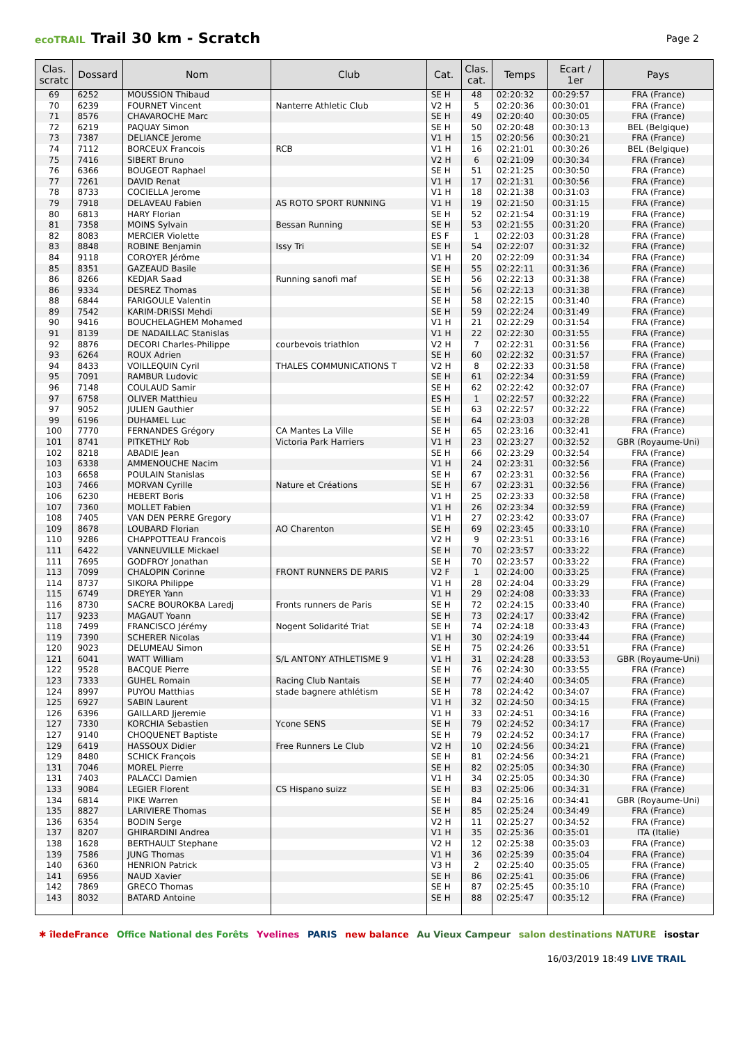ecoTRAIL
Trail 30 km - Scratch
Page 2
| Clas. scratc | Dossard | Nom | Club | Cat. | Clas. cat. | Temps | Ecart / 1er | Pays |
| --- | --- | --- | --- | --- | --- | --- | --- | --- |
| 69 | 6252 | MOUSSION Thibaud | | SE H | 48 | 02:20:32 | 00:29:57 | FRA (France) |
| 70 | 6239 | FOURNET Vincent | Nanterre Athletic Club | V2 H | 5 | 02:20:36 | 00:30:01 | FRA (France) |
| 71 | 8576 | CHAVAROCHE Marc | | SE H | 49 | 02:20:40 | 00:30:05 | FRA (France) |
| 72 | 6219 | PAQUAY Simon | | SE H | 50 | 02:20:48 | 00:30:13 | BEL (Belgique) |
| 73 | 7387 | DELIANCE Jerome | | V1 H | 15 | 02:20:56 | 00:30:21 | FRA (France) |
| 74 | 7112 | BORCEUX Francois | RCB | V1 H | 16 | 02:21:01 | 00:30:26 | BEL (Belgique) |
| 75 | 7416 | SIBERT Bruno | | V2 H | 6 | 02:21:09 | 00:30:34 | FRA (France) |
| 76 | 6366 | BOUGEOT Raphael | | SE H | 51 | 02:21:25 | 00:30:50 | FRA (France) |
| 77 | 7261 | DAVID Renat | | V1 H | 17 | 02:21:31 | 00:30:56 | FRA (France) |
| 78 | 8733 | COCIELLA Jerome | | V1 H | 18 | 02:21:38 | 00:31:03 | FRA (France) |
| 79 | 7918 | DELAVEAU Fabien | AS ROTO SPORT RUNNING | V1 H | 19 | 02:21:50 | 00:31:15 | FRA (France) |
| 80 | 6813 | HARY Florian | | SE H | 52 | 02:21:54 | 00:31:19 | FRA (France) |
| 81 | 7358 | MOINS Sylvain | Bessan Running | SE H | 53 | 02:21:55 | 00:31:20 | FRA (France) |
| 82 | 8083 | MERCIER Violette | | ES F | 1 | 02:22:03 | 00:31:28 | FRA (France) |
| 83 | 8848 | ROBINE Benjamin | Issy Tri | SE H | 54 | 02:22:07 | 00:31:32 | FRA (France) |
| 84 | 9118 | COROYER Jérôme | | V1 H | 20 | 02:22:09 | 00:31:34 | FRA (France) |
| 85 | 8351 | GAZEAUD Basile | | SE H | 55 | 02:22:11 | 00:31:36 | FRA (France) |
| 86 | 8266 | KEDJAR Saad | Running sanofi maf | SE H | 56 | 02:22:13 | 00:31:38 | FRA (France) |
| 86 | 9334 | DESREZ Thomas | | SE H | 56 | 02:22:13 | 00:31:38 | FRA (France) |
| 88 | 6844 | FARIGOULE Valentin | | SE H | 58 | 02:22:15 | 00:31:40 | FRA (France) |
| 89 | 7542 | KARIM-DRISSI Mehdi | | SE H | 59 | 02:22:24 | 00:31:49 | FRA (France) |
| 90 | 9416 | BOUCHELAGHEM Mohamed | | V1 H | 21 | 02:22:29 | 00:31:54 | FRA (France) |
| 91 | 8139 | DE NADAILLAC Stanislas | | V1 H | 22 | 02:22:30 | 00:31:55 | FRA (France) |
| 92 | 8876 | DECORI Charles-Philippe | courbevois triathlon | V2 H | 7 | 02:22:31 | 00:31:56 | FRA (France) |
| 93 | 6264 | ROUX Adrien | | SE H | 60 | 02:22:32 | 00:31:57 | FRA (France) |
| 94 | 8433 | VOILLEQUIN Cyril | THALES COMMUNICATIONS T | V2 H | 8 | 02:22:33 | 00:31:58 | FRA (France) |
| 95 | 7091 | RAMBUR Ludovic | | SE H | 61 | 02:22:34 | 00:31:59 | FRA (France) |
| 96 | 7148 | COULAUD Samir | | SE H | 62 | 02:22:42 | 00:32:07 | FRA (France) |
| 97 | 6758 | OLIVER Matthieu | | ES H | 1 | 02:22:57 | 00:32:22 | FRA (France) |
| 97 | 9052 | JULIEN Gauthier | | SE H | 63 | 02:22:57 | 00:32:22 | FRA (France) |
| 99 | 6196 | DUHAMEL Luc | | SE H | 64 | 02:23:03 | 00:32:28 | FRA (France) |
| 100 | 7770 | FERNANDES Grégory | CA Mantes La Ville | SE H | 65 | 02:23:16 | 00:32:41 | FRA (France) |
| 101 | 8741 | PITKETHLY Rob | Victoria Park Harriers | V1 H | 23 | 02:23:27 | 00:32:52 | GBR (Royaume-Uni) |
| 102 | 8218 | ABADIE Jean | | SE H | 66 | 02:23:29 | 00:32:54 | FRA (France) |
| 103 | 6338 | AMMENOUCHE Nacim | | V1 H | 24 | 02:23:31 | 00:32:56 | FRA (France) |
| 103 | 6658 | POULAIN Stanislas | | SE H | 67 | 02:23:31 | 00:32:56 | FRA (France) |
| 103 | 7466 | MORVAN Cyrille | Nature et Créations | SE H | 67 | 02:23:31 | 00:32:56 | FRA (France) |
| 106 | 6230 | HEBERT Boris | | V1 H | 25 | 02:23:33 | 00:32:58 | FRA (France) |
| 107 | 7360 | MOLLET Fabien | | V1 H | 26 | 02:23:34 | 00:32:59 | FRA (France) |
| 108 | 7405 | VAN DEN PERRE Gregory | | V1 H | 27 | 02:23:42 | 00:33:07 | FRA (France) |
| 109 | 8678 | LOUBARD Florian | AO Charenton | SE H | 69 | 02:23:45 | 00:33:10 | FRA (France) |
| 110 | 9286 | CHAPPOTTEAU Francois | | V2 H | 9 | 02:23:51 | 00:33:16 | FRA (France) |
| 111 | 6422 | VANNEUVILLE Mickael | | SE H | 70 | 02:23:57 | 00:33:22 | FRA (France) |
| 111 | 7695 | GODFROY Jonathan | | SE H | 70 | 02:23:57 | 00:33:22 | FRA (France) |
| 113 | 7099 | CHALOPIN Corinne | FRONT RUNNERS DE PARIS | V2 F | 1 | 02:24:00 | 00:33:25 | FRA (France) |
| 114 | 8737 | SIKORA Philippe | | V1 H | 28 | 02:24:04 | 00:33:29 | FRA (France) |
| 115 | 6749 | DREYER Yann | | V1 H | 29 | 02:24:08 | 00:33:33 | FRA (France) |
| 116 | 8730 | SACRE BOUROKBA Laredj | Fronts runners de Paris | SE H | 72 | 02:24:15 | 00:33:40 | FRA (France) |
| 117 | 9233 | MAGAUT Yoann | | SE H | 73 | 02:24:17 | 00:33:42 | FRA (France) |
| 118 | 7499 | FRANCISCO Jérémy | Nogent Solidarité Triat | SE H | 74 | 02:24:18 | 00:33:43 | FRA (France) |
| 119 | 7390 | SCHERER Nicolas | | V1 H | 30 | 02:24:19 | 00:33:44 | FRA (France) |
| 120 | 9023 | DELUMEAU Simon | | SE H | 75 | 02:24:26 | 00:33:51 | FRA (France) |
| 121 | 6041 | WATT William | S/L ANTONY ATHLETISME 9 | V1 H | 31 | 02:24:28 | 00:33:53 | GBR (Royaume-Uni) |
| 122 | 9528 | BACQUE Pierre | | SE H | 76 | 02:24:30 | 00:33:55 | FRA (France) |
| 123 | 7333 | GUHEL Romain | Racing Club Nantais | SE H | 77 | 02:24:40 | 00:34:05 | FRA (France) |
| 124 | 8997 | PUYOU Matthias | stade bagnere athlétism | SE H | 78 | 02:24:42 | 00:34:07 | FRA (France) |
| 125 | 6927 | SABIN Laurent | | V1 H | 32 | 02:24:50 | 00:34:15 | FRA (France) |
| 126 | 6396 | GAILLARD Jjeremie | | V1 H | 33 | 02:24:51 | 00:34:16 | FRA (France) |
| 127 | 7330 | KORCHIA Sebastien | Ycone SENS | SE H | 79 | 02:24:52 | 00:34:17 | FRA (France) |
| 127 | 9140 | CHOQUENET Baptiste | | SE H | 79 | 02:24:52 | 00:34:17 | FRA (France) |
| 129 | 6419 | HASSOUX Didier | Free Runners Le Club | V2 H | 10 | 02:24:56 | 00:34:21 | FRA (France) |
| 129 | 8480 | SCHICK François | | SE H | 81 | 02:24:56 | 00:34:21 | FRA (France) |
| 131 | 7046 | MOREL Pierre | | SE H | 82 | 02:25:05 | 00:34:30 | FRA (France) |
| 131 | 7403 | PALACCI Damien | | V1 H | 34 | 02:25:05 | 00:34:30 | FRA (France) |
| 133 | 9084 | LEGIER Florent | CS Hispano suizz | SE H | 83 | 02:25:06 | 00:34:31 | FRA (France) |
| 134 | 6814 | PIKE Warren | | SE H | 84 | 02:25:16 | 00:34:41 | GBR (Royaume-Uni) |
| 135 | 8827 | LARIVIERE Thomas | | SE H | 85 | 02:25:24 | 00:34:49 | FRA (France) |
| 136 | 6354 | BODIN Serge | | V2 H | 11 | 02:25:27 | 00:34:52 | FRA (France) |
| 137 | 8207 | GHIRARDINI Andrea | | V1 H | 35 | 02:25:36 | 00:35:01 | ITA (Italie) |
| 138 | 1628 | BERTHAULT Stephane | | V2 H | 12 | 02:25:38 | 00:35:03 | FRA (France) |
| 139 | 7586 | JUNG Thomas | | V1 H | 36 | 02:25:39 | 00:35:04 | FRA (France) |
| 140 | 6360 | HENRION Patrick | | V3 H | 2 | 02:25:40 | 00:35:05 | FRA (France) |
| 141 | 6956 | NAUD Xavier | | SE H | 86 | 02:25:41 | 00:35:06 | FRA (France) |
| 142 | 7869 | GRECO Thomas | | SE H | 87 | 02:25:45 | 00:35:10 | FRA (France) |
| 143 | 8032 | BATARD Antoine | | SE H | 88 | 02:25:47 | 00:35:12 | FRA (France) |
✱ îledeFrance Office National des Forêts Yvelines PARIS new balance Au Vieux Campeur salon destinations NATURE isostar
16/03/2019 18:49 LIVE TRAIL